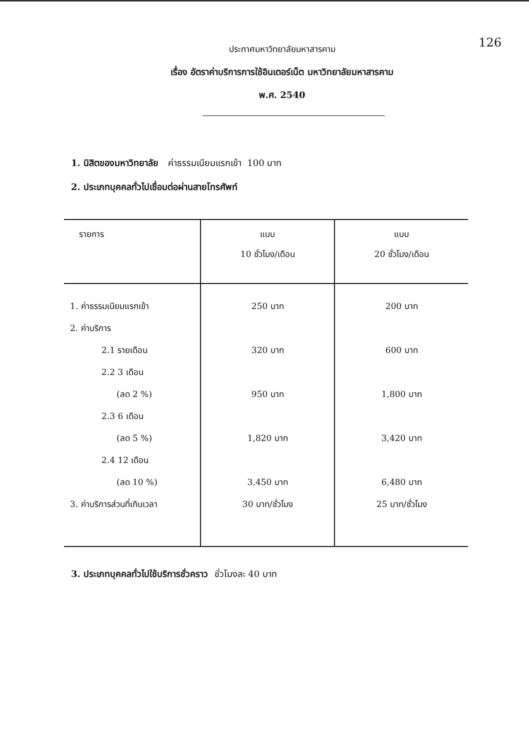126
ประกาศมหาวิทยาลัยมหาสารคาม
เรื่อง อัตราค่าบริการการใช้อินเตอร์เน็ต มหาวิทยาลัยมหาสารคาม
พ.ศ. 2540
1. นิสิตของมหาวิทยาลัย ค่าธรรมเนียมแรกเข้า 100 บาท
2. ประเภทบุคคลทั่วไปเชื่อมต่อผ่านสายโทรศัพท์
| รายการ | แบบ 10 ชั่วโมง/เดือน | แบบ 20 ชั่วโมง/เดือน |
| --- | --- | --- |
| 1. ค่าธรรมเนียมแรกเข้า | 250 บาท | 200 บาท |
| 2. ค่าบริการ | | |
| 2.1 รายเดือน | 320 บาท | 600 บาท |
| 2.2 3 เดือน | | |
| (ลด 2 %) | 950 บาท | 1,800 บาท |
| 2.3 6 เดือน | | |
| (ลด 5 %) | 1,820 บาท | 3,420 บาท |
| 2.4 12 เดือน | | |
| (ลด 10 %) | 3,450 บาท | 6,480 บาท |
| 3. ค่าบริการส่วนที่เกินเวลา | 30 บาท/ชั่วโมง | 25 บาท/ชั่วโมง |
3. ประเภทบุคคลทั่วไปใช้บริการชั่วคราว ชั่วโมงละ 40 บาท